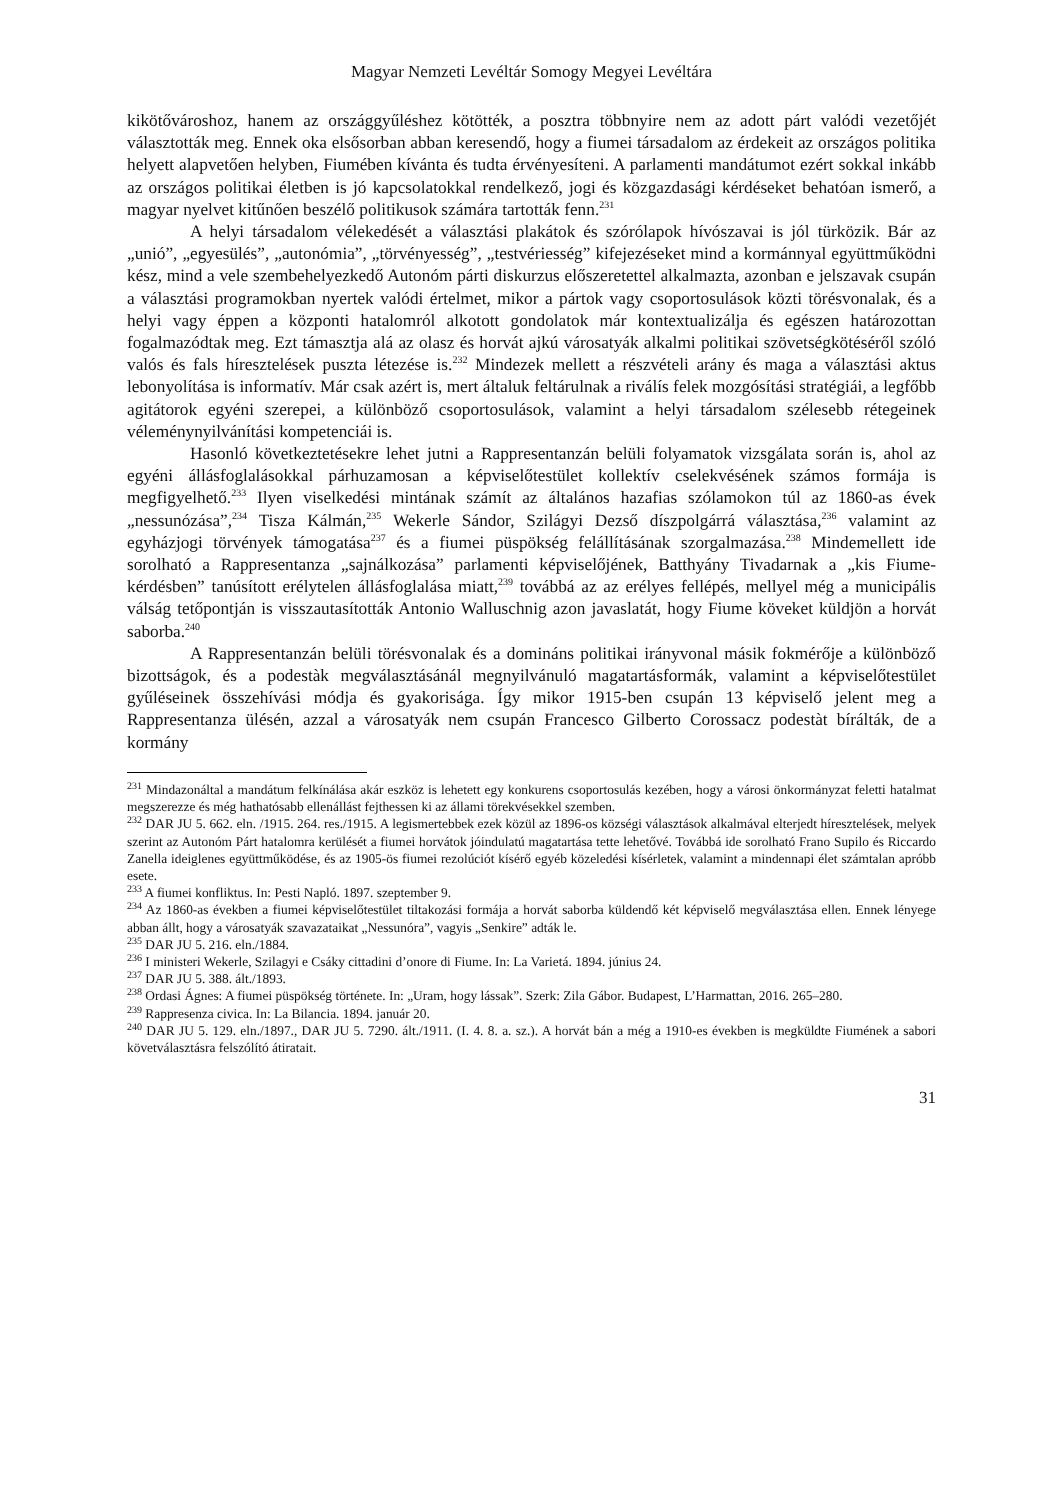Magyar Nemzeti Levéltár Somogy Megyei Levéltára
kikötővároshoz, hanem az országgyűléshez kötötték, a posztra többnyire nem az adott párt valódi vezetőjét választották meg. Ennek oka elsősorban abban keresendő, hogy a fiumei társadalom az érdekeit az országos politika helyett alapvetően helyben, Fiumében kívánta és tudta érvényesíteni. A parlamenti mandátumot ezért sokkal inkább az országos politikai életben is jó kapcsolatokkal rendelkező, jogi és közgazdasági kérdéseket behatóan ismerő, a magyar nyelvet kitűnően beszélő politikusok számára tartották fenn.<sup>231</sup>
A helyi társadalom vélekedését a választási plakátok és szórólapok hívószavai is jól türközik. Bár az „unió”, „egyesülés”, „autonómia”, „törvényesség”, „testvériesség” kifejezéseket mind a kormánnyal együttműködni kész, mind a vele szembehelyezkedő Autonóm párti diskurzus előszeretettel alkalmazta, azonban e jelszavak csupán a választási programokban nyertek valódi értelmet, mikor a pártok vagy csoportosulások közti törésvonalak, és a helyi vagy éppen a központi hatalomról alkotott gondolatok már kontextualizálja és egészen határozottan fogalmazódtak meg. Ezt támasztja alá az olasz és horvát ajkú városatyák alkalmi politikai szövetségkötéséről szóló valós és fals híresztelések puszta létezése is.<sup>232</sup> Mindezek mellett a részvételi arány és maga a választási aktus lebonyolítása is informatív. Már csak azért is, mert általuk feltárulnak a riválís felek mozgósítási stratégiái, a legfőbb agitátorok egyéni szerepei, a különböző csoportosulások, valamint a helyi társadalom szélesebb rétegeinek véleménynyilvánítási kompetenciái is.
Hasonló következtetésekre lehet jutni a Rappresentanzán belüli folyamatok vizsgálata során is, ahol az egyéni állásfoglalásokkal párhuzamosan a képviselőtestület kollektív cselekvésének számos formája is megfigyelhető.<sup>233</sup> Ilyen viselkedési mintának számít az általános hazafias szólamokon túl az 1860-as évek „nessunózása”,<sup>234</sup> Tisza Kálmán,<sup>235</sup> Wekerle Sándor, Szilágyi Dezső díszpolgárrá választása,<sup>236</sup> valamint az egyházjogi törvények támogatása<sup>237</sup> és a fiumei püspökség felállításának szorgalmazása.<sup>238</sup> Mindemellett ide sorolható a Rappresentanza „sajnálkozása” parlamenti képviselőjének, Batthyány Tivadarnak a „kis Fiume-kérdésben” tanúsított erélytelen állásfoglalása miatt,<sup>239</sup> továbbá az az erélyes fellépés, mellyel még a municipális válság tetőpontján is visszautasították Antonio Walluschnig azon javaslatát, hogy Fiume köveket küldjön a horvát saborba.<sup>240</sup>
A Rappresentanzán belüli törésvonalak és a domináns politikai irányvonal másik fokmérője a különböző bizottságok, és a podestàk megválasztásánál megnyilvánuló magatartásformák, valamint a képviselőtestület gyűléseinek összehívási módja és gyakorisága. Így mikor 1915-ben csupán 13 képviselő jelent meg a Rappresentanza ülésén, azzal a városatyák nem csupán Francesco Gilberto Corossacz podestàt bírálták, de a kormány
<sup>231</sup> Mindazonáltal a mandátum felkínálása akár eszköz is lehetett egy konkurens csoportosulás kezében, hogy a városi önkormányzat feletti hatalmat megszerezze és még hathatósabb ellenállást fejthessen ki az állami törekvésekkel szemben.
<sup>232</sup> DAR JU 5. 662. eln. /1915. 264. res./1915. A legismertebbek ezek közül az 1896-os községi választások alkalmával elterjedt híresztelések, melyek szerint az Autonóm Párt hatalomra kerülését a fiumei horvátok jóindulatú magatartása tette lehetővé. Továbbá ide sorolható Frano Supilo és Riccardo Zanella ideiglenes együttműködése, és az 1905-ös fiumei rezolúciót kísérő egyéb közeledési kísérletek, valamint a mindennapi élet számtalan apróbb esete.
<sup>233</sup> A fiumei konfliktus. In: Pesti Napló. 1897. szeptember 9.
<sup>234</sup> Az 1860-as években a fiumei képviselőtestület tiltakozási formája a horvát saborba küldendő két képviselő megválasztása ellen. Ennek lényege abban állt, hogy a városatyák szavazataikat „Nessunóra”, vagyis „Senkire” adták le.
<sup>235</sup> DAR JU 5. 216. eln./1884.
<sup>236</sup> I ministeri Wekerle, Szilagyi e Csáky cittadini d’onore di Fiume. In: La Varietá. 1894. június 24.
<sup>237</sup> DAR JU 5. 388. ált./1893.
<sup>238</sup> Ordasi Ágnes: A fiumei püspökség története. In: „Uram, hogy lássak”. Szerk: Zila Gábor. Budapest, L’Harmattan, 2016. 265–280.
<sup>239</sup> Rappresenza civica. In: La Bilancia. 1894. január 20.
<sup>240</sup> DAR JU 5. 129. eln./1897., DAR JU 5. 7290. ált./1911. (I. 4. 8. a. sz.). A horvát bán a még a 1910-es években is megküldte Fiumének a sabori követválasztásra felszólító átiratait.
31